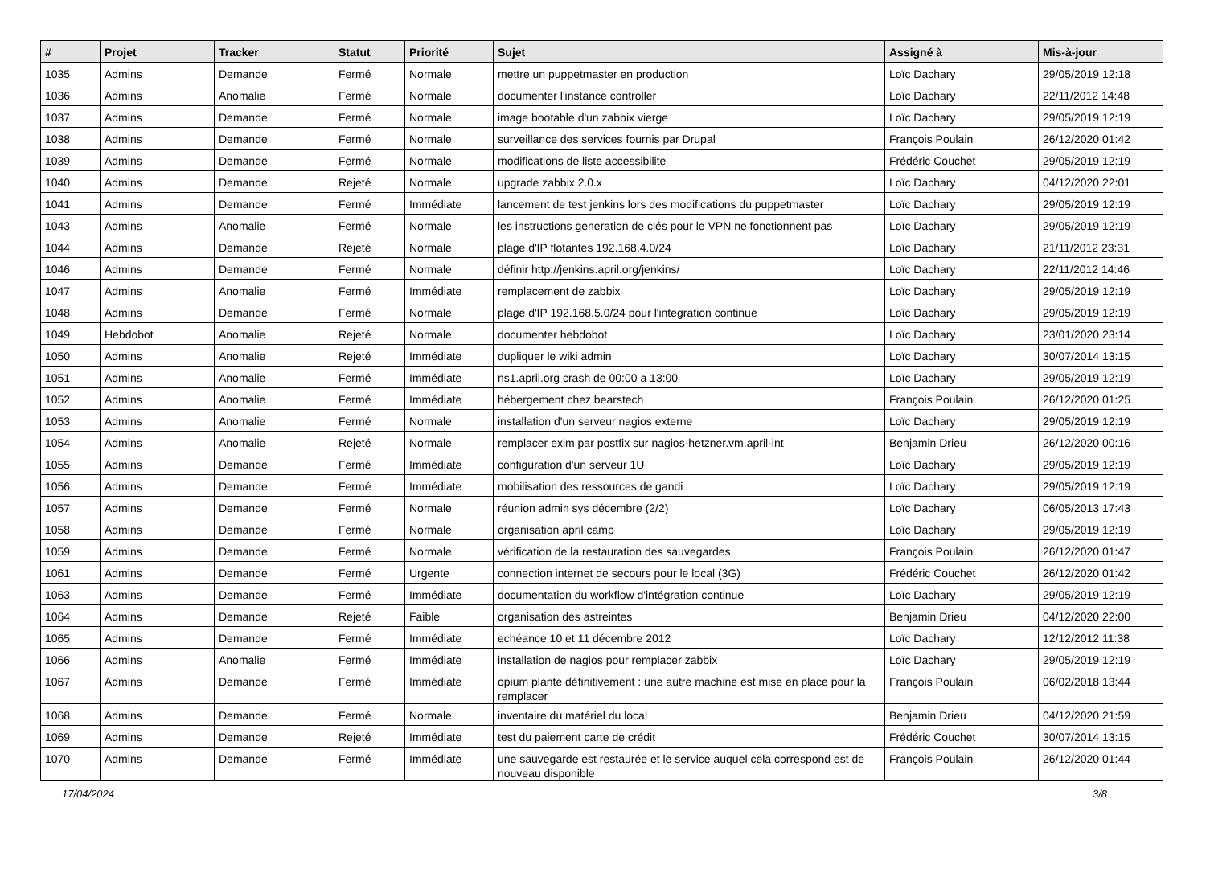| # | Projet | Tracker | Statut | Priorité | Sujet | Assigné à | Mis-à-jour |
| --- | --- | --- | --- | --- | --- | --- | --- |
| 1035 | Admins | Demande | Fermé | Normale | mettre un puppetmaster en production | Loïc Dachary | 29/05/2019 12:18 |
| 1036 | Admins | Anomalie | Fermé | Normale | documenter l'instance controller | Loïc Dachary | 22/11/2012 14:48 |
| 1037 | Admins | Demande | Fermé | Normale | image bootable d'un zabbix vierge | Loïc Dachary | 29/05/2019 12:19 |
| 1038 | Admins | Demande | Fermé | Normale | surveillance des services fournis par Drupal | François Poulain | 26/12/2020 01:42 |
| 1039 | Admins | Demande | Fermé | Normale | modifications de liste accessibilite | Frédéric Couchet | 29/05/2019 12:19 |
| 1040 | Admins | Demande | Rejeté | Normale | upgrade zabbix 2.0.x | Loïc Dachary | 04/12/2020 22:01 |
| 1041 | Admins | Demande | Fermé | Immédiate | lancement de test jenkins lors des modifications du puppetmaster | Loïc Dachary | 29/05/2019 12:19 |
| 1043 | Admins | Anomalie | Fermé | Normale | les instructions generation de clés pour le VPN ne fonctionnent pas | Loïc Dachary | 29/05/2019 12:19 |
| 1044 | Admins | Demande | Rejeté | Normale | plage d'IP flotantes 192.168.4.0/24 | Loïc Dachary | 21/11/2012 23:31 |
| 1046 | Admins | Demande | Fermé | Normale | définir http://jenkins.april.org/jenkins/ | Loïc Dachary | 22/11/2012 14:46 |
| 1047 | Admins | Anomalie | Fermé | Immédiate | remplacement de zabbix | Loïc Dachary | 29/05/2019 12:19 |
| 1048 | Admins | Demande | Fermé | Normale | plage d'IP 192.168.5.0/24 pour l'integration continue | Loïc Dachary | 29/05/2019 12:19 |
| 1049 | Hebdobot | Anomalie | Rejeté | Normale | documenter hebdobot | Loïc Dachary | 23/01/2020 23:14 |
| 1050 | Admins | Anomalie | Rejeté | Immédiate | dupliquer le wiki admin | Loïc Dachary | 30/07/2014 13:15 |
| 1051 | Admins | Anomalie | Fermé | Immédiate | ns1.april.org crash de 00:00 a 13:00 | Loïc Dachary | 29/05/2019 12:19 |
| 1052 | Admins | Anomalie | Fermé | Immédiate | hébergement chez bearstech | François Poulain | 26/12/2020 01:25 |
| 1053 | Admins | Anomalie | Fermé | Normale | installation d'un serveur nagios externe | Loïc Dachary | 29/05/2019 12:19 |
| 1054 | Admins | Anomalie | Rejeté | Normale | remplacer exim par postfix sur nagios-hetzner.vm.april-int | Benjamin Drieu | 26/12/2020 00:16 |
| 1055 | Admins | Demande | Fermé | Immédiate | configuration d'un serveur 1U | Loïc Dachary | 29/05/2019 12:19 |
| 1056 | Admins | Demande | Fermé | Immédiate | mobilisation des ressources de gandi | Loïc Dachary | 29/05/2019 12:19 |
| 1057 | Admins | Demande | Fermé | Normale | réunion admin sys décembre (2/2) | Loïc Dachary | 06/05/2013 17:43 |
| 1058 | Admins | Demande | Fermé | Normale | organisation april camp | Loïc Dachary | 29/05/2019 12:19 |
| 1059 | Admins | Demande | Fermé | Normale | vérification de la restauration des sauvegardes | François Poulain | 26/12/2020 01:47 |
| 1061 | Admins | Demande | Fermé | Urgente | connection internet de secours pour le local (3G) | Frédéric Couchet | 26/12/2020 01:42 |
| 1063 | Admins | Demande | Fermé | Immédiate | documentation du workflow d'intégration continue | Loïc Dachary | 29/05/2019 12:19 |
| 1064 | Admins | Demande | Rejeté | Faible | organisation des astreintes | Benjamin Drieu | 04/12/2020 22:00 |
| 1065 | Admins | Demande | Fermé | Immédiate | echéance 10 et 11 décembre 2012 | Loïc Dachary | 12/12/2012 11:38 |
| 1066 | Admins | Anomalie | Fermé | Immédiate | installation de nagios pour remplacer zabbix | Loïc Dachary | 29/05/2019 12:19 |
| 1067 | Admins | Demande | Fermé | Immédiate | opium plante définitivement : une autre machine est mise en place pour la remplacer | François Poulain | 06/02/2018 13:44 |
| 1068 | Admins | Demande | Fermé | Normale | inventaire du matériel du local | Benjamin Drieu | 04/12/2020 21:59 |
| 1069 | Admins | Demande | Rejeté | Immédiate | test du paiement carte de crédit | Frédéric Couchet | 30/07/2014 13:15 |
| 1070 | Admins | Demande | Fermé | Immédiate | une sauvegarde est restaurée et le service auquel cela correspond est de nouveau disponible | François Poulain | 26/12/2020 01:44 |
17/04/2024 3/8